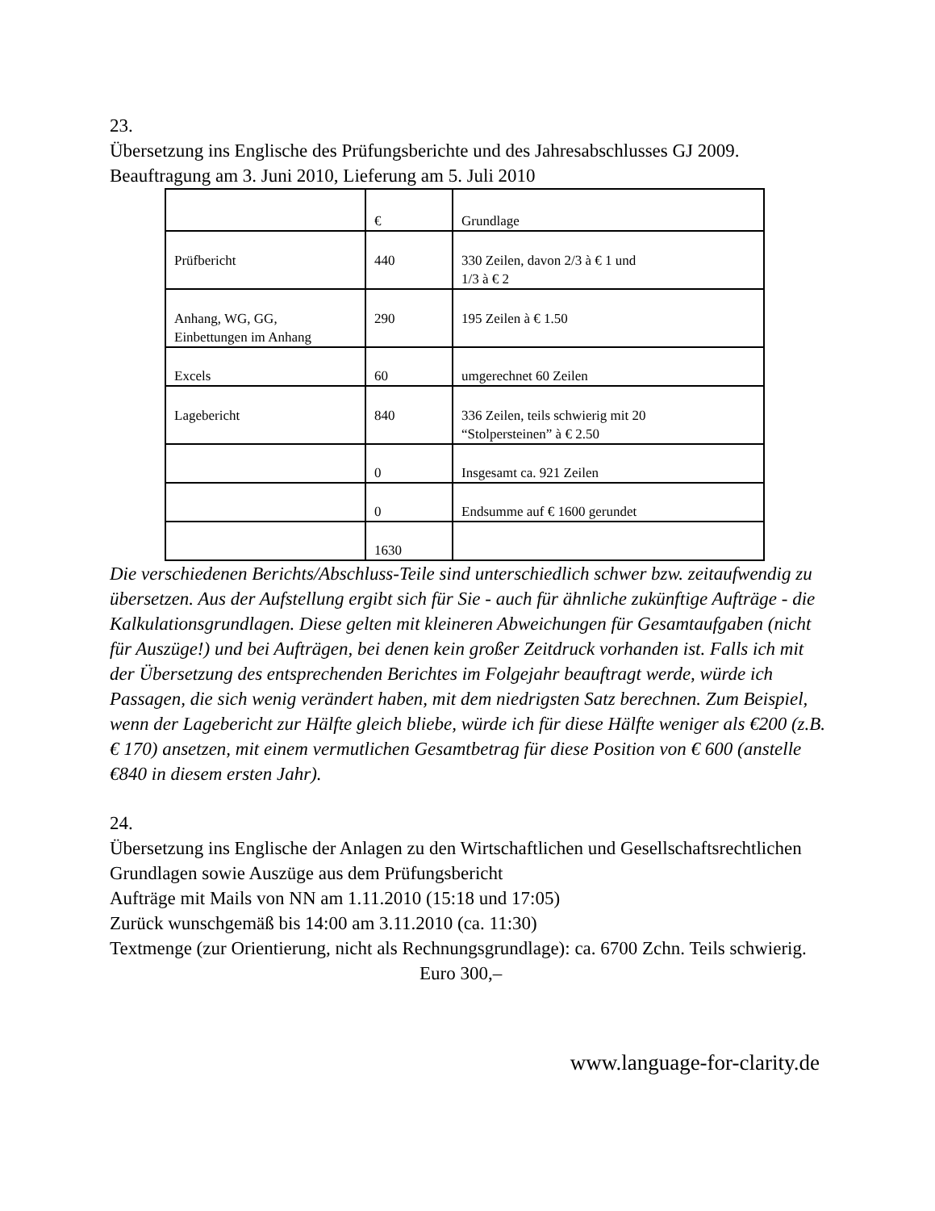23.
Übersetzung ins Englische des Prüfungsberichte und des Jahresabschlusses GJ 2009. Beauftragung am 3. Juni 2010, Lieferung am 5. Juli 2010
| | € | Grundlage |
| Prüfbericht | 440 | 330 Zeilen, davon 2/3 à € 1 und 1/3 à € 2 |
| Anhang, WG, GG, Einbettungen im Anhang | 290 | 195 Zeilen à € 1.50 |
| Excels | 60 | umgerechnet 60 Zeilen |
| Lagebericht | 840 | 336 Zeilen, teils schwierig mit 20 “Stolpersteinen” à € 2.50 |
| | 0 | Insgesamt ca. 921 Zeilen |
| | 0 | Endsumme auf € 1600 gerundet |
| | 1630 | |
Die verschiedenen Berichts/Abschluss-Teile sind unterschiedlich schwer bzw. zeitaufwendig zu übersetzen. Aus der Aufstellung ergibt sich für Sie - auch für ähnliche zukünftige Aufträge - die Kalkulationsgrundlagen. Diese gelten mit kleineren Abweichungen für Gesamtaufgaben (nicht für Auszüge!) und bei Aufträgen, bei denen kein großer Zeitdruck vorhanden ist. Falls ich mit der Übersetzung des entsprechenden Berichtes im Folgejahr beauftragt werde, würde ich Passagen, die sich wenig verändert haben, mit dem niedrigsten Satz berechnen. Zum Beispiel, wenn der Lagebericht zur Hälfte gleich bliebe, würde ich für diese Hälfte weniger als €200 (z.B. € 170) ansetzen, mit einem vermutlichen Gesamtbetrag für diese Position von € 600 (anstelle €840 in diesem ersten Jahr).
24.
Übersetzung ins Englische der Anlagen zu den Wirtschaftlichen und Gesellschaftsrechtlichen Grundlagen sowie Auszüge aus dem Prüfungsbericht
Aufträge mit Mails von NN am 1.11.2010 (15:18 und 17:05)
Zurück wunschgemäß bis 14:00 am 3.11.2010 (ca. 11:30)
Textmenge (zur Orientierung, nicht als Rechnungsgrundlage): ca. 6700 Zchn. Teils schwierig.
Euro 300,–
www.language-for-clarity.de